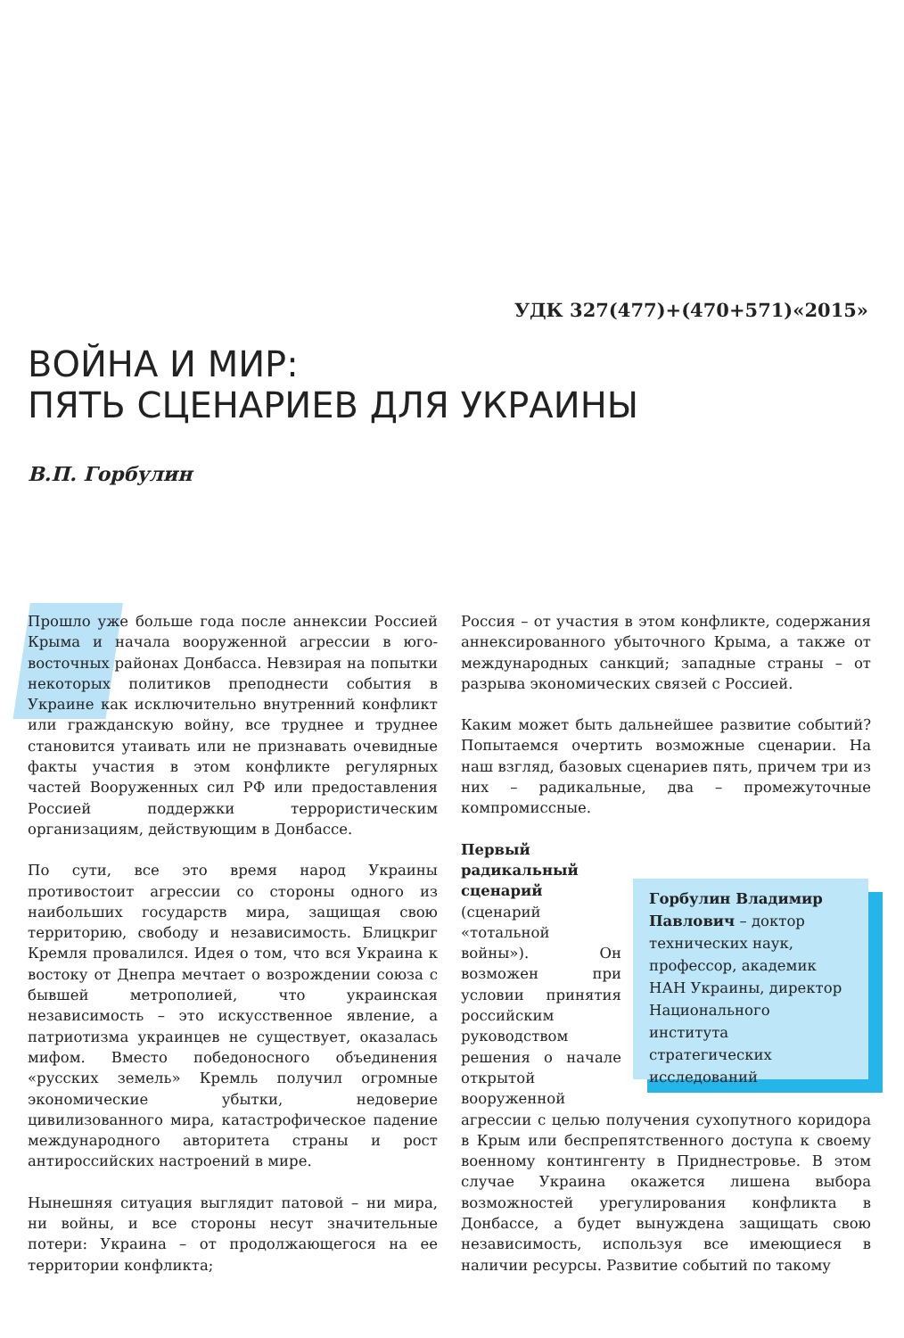УДК 327(477)+(470+571)«2015»
ВОЙНА И МИР:
ПЯТЬ СЦЕНАРИЕВ ДЛЯ УКРАИНЫ
В.П. Горбулин
Прошло уже больше года после аннексии Россией Крыма и начала вооруженной агрессии в юго-восточных районах Донбасса. Невзирая на попытки некоторых политиков преподнести события в Украине как исключительно внутренний конфликт или гражданскую войну, все труднее и труднее становится утаивать или не признавать очевидные факты участия в этом конфликте регулярных частей Вооруженных сил РФ или предоставления Россией поддержки террористическим организациям, действующим в Донбассе.
По сути, все это время народ Украины противостоит агрессии со стороны одного из наибольших государств мира, защищая свою территорию, свободу и независимость. Блицкриг Кремля провалился. Идея о том, что вся Украина к востоку от Днепра мечтает о возрождении союза с бывшей метрополией, что украинская независимость – это искусственное явление, а патриотизма украинцев не существует, оказалась мифом. Вместо победоносного объединения «русских земель» Кремль получил огромные экономические убытки, недоверие цивилизованного мира, катастрофическое падение международного авторитета страны и рост антироссийских настроений в мире.
Нынешняя ситуация выглядит патовой – ни мира, ни войны, и все стороны несут значительные потери: Украина – от продолжающегося на ее территории конфликта;
Россия – от участия в этом конфликте, содержания аннексированного убыточного Крыма, а также от международных санкций; западные страны – от разрыва экономических связей с Россией.
Каким может быть дальнейшее развитие событий? Попытаемся очертить возможные сценарии. На наш взгляд, базовых сценариев пять, причем три из них – радикальные, два – промежуточные компромиссные.
Первый радикальный сценарий (сценарий «тотальной войны»). Он возможен при условии принятия российским руководством решения о начале открытой вооруженной агрессии с целью получения сухопутного коридора в Крым или беспрепятственного доступа к своему военному контингенту в Приднестровье. В этом случае Украина окажется лишена выбора возможностей урегулирования конфликта в Донбассе, а будет вынуждена защищать свою независимость, используя все имеющиеся в наличии ресурсы. Развитие событий по такому
Горбулин Владимир Павлович – доктор технических наук, профессор, академик НАН Украины, директор Национального института стратегических исследований